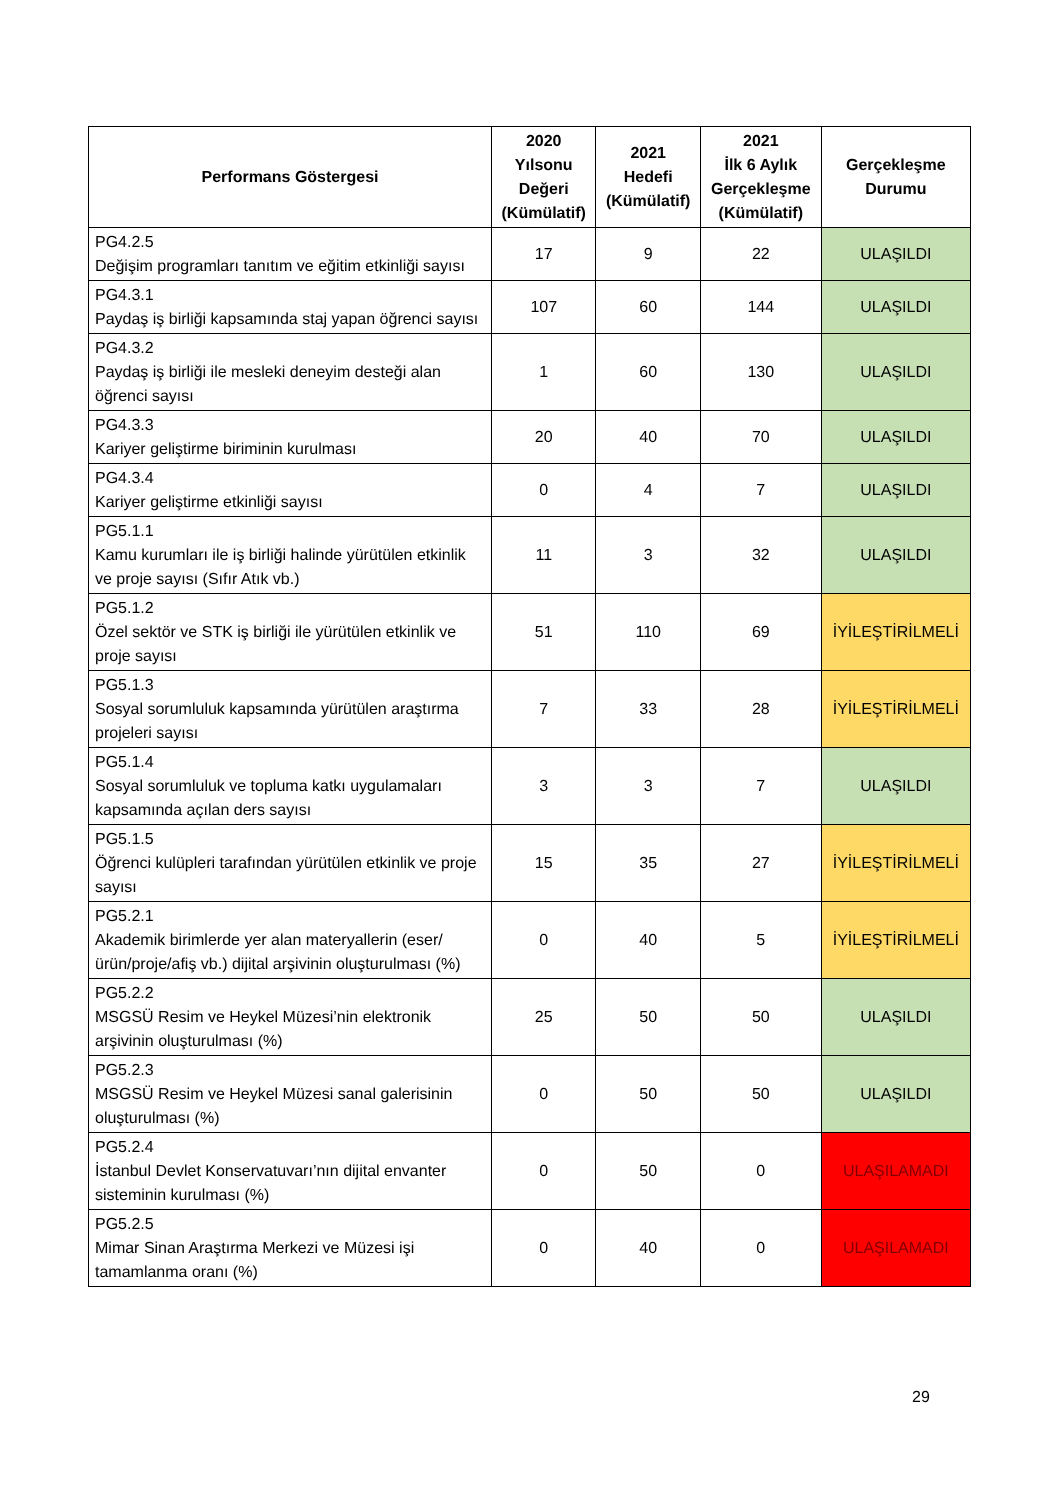| Performans Göstergesi | 2020 Yılsonu Değeri (Kümülatif) | 2021 Hedefi (Kümülatif) | 2021 İlk 6 Aylık Gerçekleşme (Kümülatif) | Gerçekleşme Durumu |
| --- | --- | --- | --- | --- |
| PG4.2.5 Değişim programları tanıtım ve eğitim etkinliği sayısı | 17 | 9 | 22 | ULAŞILDI |
| PG4.3.1 Paydaş iş birliği kapsamında staj yapan öğrenci sayısı | 107 | 60 | 144 | ULAŞILDI |
| PG4.3.2 Paydaş iş birliği ile mesleki deneyim desteği alan öğrenci sayısı | 1 | 60 | 130 | ULAŞILDI |
| PG4.3.3 Kariyer geliştirme biriminin kurulması | 20 | 40 | 70 | ULAŞILDI |
| PG4.3.4 Kariyer geliştirme etkinliği sayısı | 0 | 4 | 7 | ULAŞILDI |
| PG5.1.1 Kamu kurumları ile iş birliği halinde yürütülen etkinlik ve proje sayısı (Sıfır Atık vb.) | 11 | 3 | 32 | ULAŞILDI |
| PG5.1.2 Özel sektör ve STK iş birliği ile yürütülen etkinlik ve proje sayısı | 51 | 110 | 69 | İYİLEŞTİRİLMELİ |
| PG5.1.3 Sosyal sorumluluk kapsamında yürütülen araştırma projeleri sayısı | 7 | 33 | 28 | İYİLEŞTİRİLMELİ |
| PG5.1.4 Sosyal sorumluluk ve topluma katkı uygulamaları kapsamında açılan ders sayısı | 3 | 3 | 7 | ULAŞILDI |
| PG5.1.5 Öğrenci kulüpleri tarafından yürütülen etkinlik ve proje sayısı | 15 | 35 | 27 | İYİLEŞTİRİLMELİ |
| PG5.2.1 Akademik birimlerde yer alan materyallerin (eser/ürün/proje/afiş vb.) dijital arşivinin oluşturulması (%) | 0 | 40 | 5 | İYİLEŞTİRİLMELİ |
| PG5.2.2 MSGSÜ Resim ve Heykel Müzesi’nin elektronik arşivinin oluşturulması (%) | 25 | 50 | 50 | ULAŞILDI |
| PG5.2.3 MSGSÜ Resim ve Heykel Müzesi sanal galerisinin oluşturulması (%) | 0 | 50 | 50 | ULAŞILDI |
| PG5.2.4 İstanbul Devlet Konservatuvarı’nın dijital envanter sisteminin kurulması (%) | 0 | 50 | 0 | ULAŞILAMADI |
| PG5.2.5 Mimar Sinan Araştırma Merkezi ve Müzesi işi tamamlanma oranı (%) | 0 | 40 | 0 | ULAŞILAMADI |
29